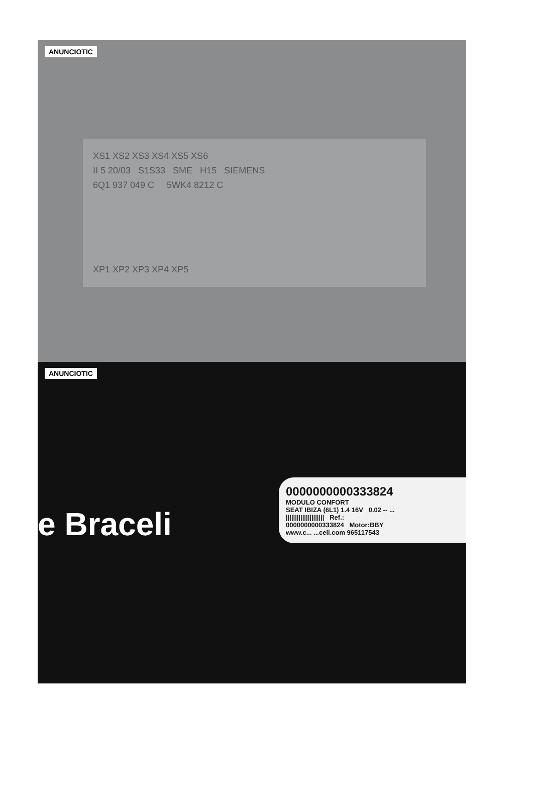ANUNCIOTIC
XS1 XS2 XS3 XS4 XS5 XS6
II 5 20/03 S1S33 SME H15 SIEMENS
6Q1 937 049 C 5WK4 8212 C
XP1 XP2 XP3 XP4 XP5
ANUNCIOTIC
e Braceli
0000000000333824
MODULO CONFORT
SEAT IBIZA (6L1) 1.4 16V 0.02 -- ...
||||||||||||||||||||| Ref.:
0000000000333824 Motor:BBY
www.c... ...celi.com 965117543